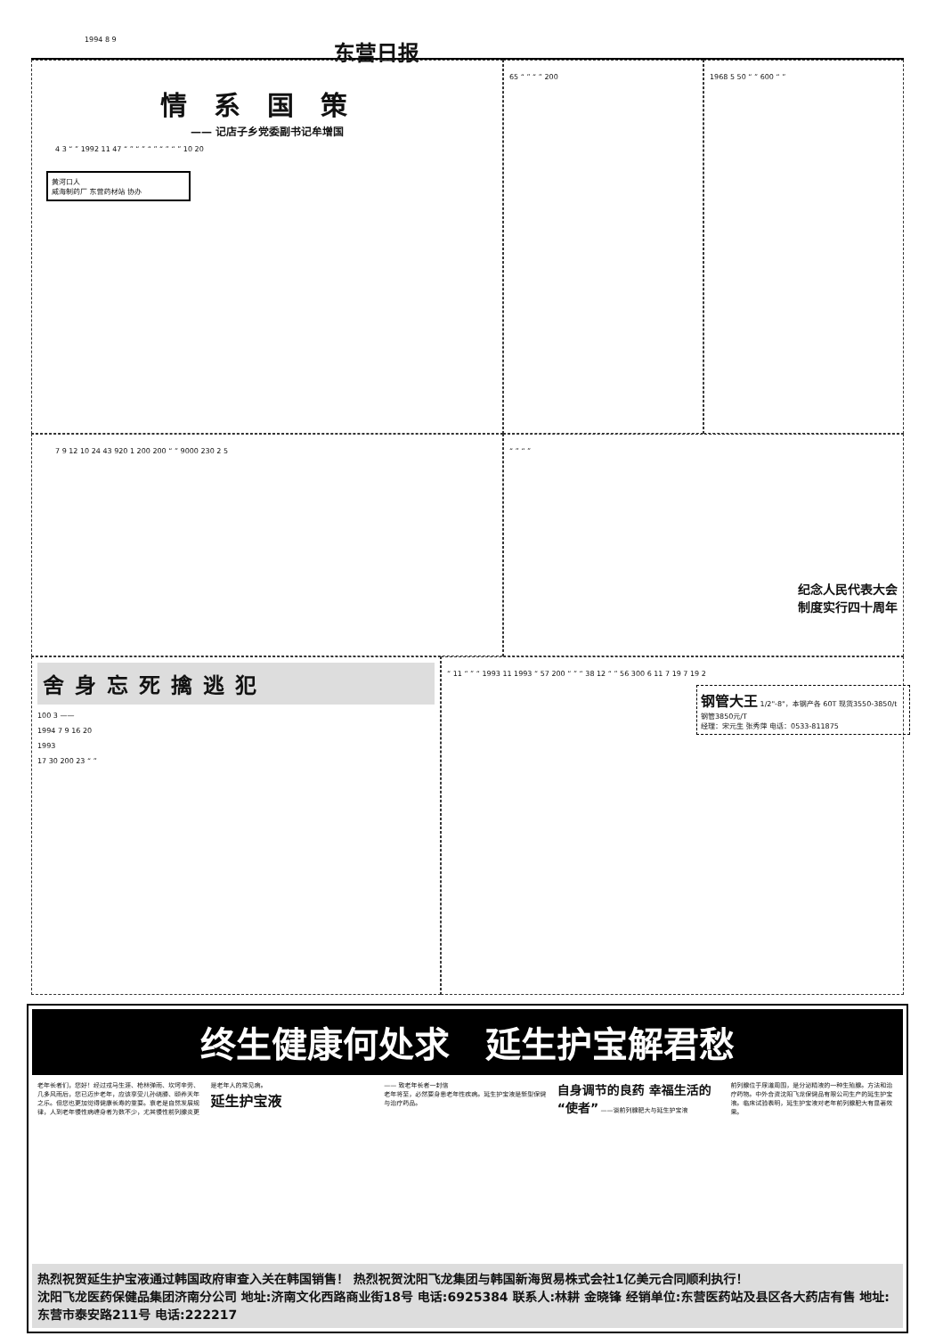1994 8 9 东营日报
情系国策
—— 记店子乡党委副书记牟增国
4 3 “ ” 1992 11 47 “ ” “ ” “ ” “ ” “ ” 10 20
黄河口人
威海制药厂 东营药材站 协办
65 “ ” “ ” 200 1968 5 50 “ ” 600 “ ”
7 9 12 10 24 43 920 1 200 200 “ ” 9000 230 2 5 “ ” “ ”
纪念人民代表大会
制度实行四十周年
舍身忘死擒逃犯
100 3 ——
1994 7 9 16 20
1993
17 30 200 23 “ ”
“ 11 “ ” “ 1993 11 1993 “ 57 200 “ ” “ 38 12 “ ” 56 300 6 11 7 19 7 19 2
钢管大王 1/2"-8"，本钢产各 60T 现货3550-3850/t 钢管3850元/T
经理：宋元生 张秀萍 电话：0533-811875
终生健康何处求　延生护宝解君愁
老年长者们，您好！经过戎马生涯、枪林弹雨、坎坷辛劳、几多风雨后，您已迈步老年，应该享受儿孙绕膝、颐养天年之乐。但您也更加觉得健康长寿的重要。衰老是自然发展规律，人到老年慢性病缠身者为数不少，尤其慢性前列腺炎更是老年人的常见病。
延生护宝液
—— 致老年长者一封信
老年将至，必然要身患老年性疾病。延生护宝液是新型保健与治疗药品。
自身调节的良药 幸福生活的“使者” ——谈前列腺肥大与延生护宝液
前列腺位于尿道周围，是分泌精液的一种生殖腺。方法和治疗药物。中外合资沈阳飞龙保健品有限公司生产的延生护宝液。临床试验表明，延生护宝液对老年前列腺肥大有显著效果。
热烈祝贺延生护宝液通过韩国政府审查入关在韩国销售！ 热烈祝贺沈阳飞龙集团与韩国新海贸易株式会社1亿美元合同顺利执行！
沈阳飞龙医药保健品集团济南分公司 地址:济南文化西路商业街18号 电话:6925384 联系人:林耕 金晓锋 经销单位:东营医药站及县区各大药店有售 地址:东营市泰安路211号 电话:222217